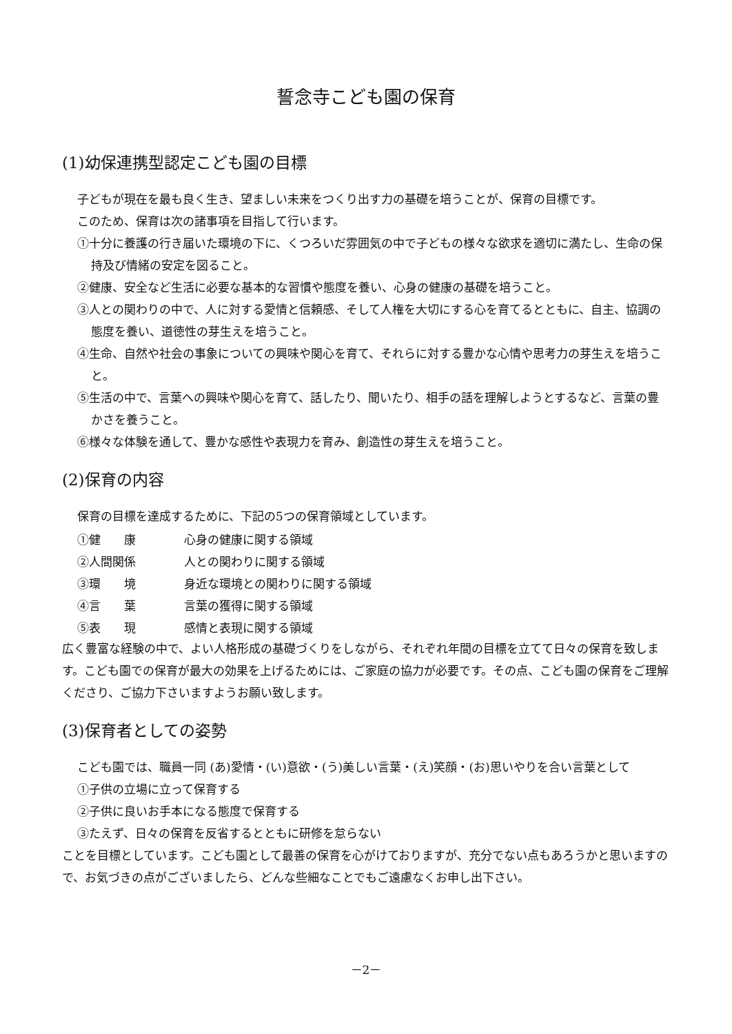誓念寺こども園の保育
(1)幼保連携型認定こども園の目標
子どもが現在を最も良く生き、望ましい未来をつくり出す力の基礎を培うことが、保育の目標です。
このため、保育は次の諸事項を目指して行います。
①十分に養護の行き届いた環境の下に、くつろいだ雰囲気の中で子どもの様々な欲求を適切に満たし、生命の保持及び情緒の安定を図ること。
②健康、安全など生活に必要な基本的な習慣や態度を養い、心身の健康の基礎を培うこと。
③人との関わりの中で、人に対する愛情と信頼感、そして人権を大切にする心を育てるとともに、自主、協調の態度を養い、道徳性の芽生えを培うこと。
④生命、自然や社会の事象についての興味や関心を育て、それらに対する豊かな心情や思考力の芽生えを培うこと。
⑤生活の中で、言葉への興味や関心を育て、話したり、聞いたり、相手の話を理解しようとするなど、言葉の豊かさを養うこと。
⑥様々な体験を通して、豊かな感性や表現力を育み、創造性の芽生えを培うこと。
(2)保育の内容
保育の目標を達成するために、下記の5つの保育領域としています。
| ①健 康 | 心身の健康に関する領域 |
| ②人間関係 | 人との関わりに関する領域 |
| ③環 境 | 身近な環境との関わりに関する領域 |
| ④言 葉 | 言葉の獲得に関する領域 |
| ⑤表 現 | 感情と表現に関する領域 |
広く豊富な経験の中で、よい人格形成の基礎づくりをしながら、それぞれ年間の目標を立てて日々の保育を致します。こども園での保育が最大の効果を上げるためには、ご家庭の協力が必要です。その点、こども園の保育をご理解くださり、ご協力下さいますようお願い致します。
(3)保育者としての姿勢
こども園では、職員一同 (あ)愛情・(い)意欲・(う)美しい言葉・(え)笑顔・(お)思いやりを合い言葉として
①子供の立場に立って保育する
②子供に良いお手本になる態度で保育する
③たえず、日々の保育を反省するとともに研修を怠らない
ことを目標としています。こども園として最善の保育を心がけておりますが、充分でない点もあろうかと思いますので、お気づきの点がございましたら、どんな些細なことでもご遠慮なくお申し出下さい。
－2－